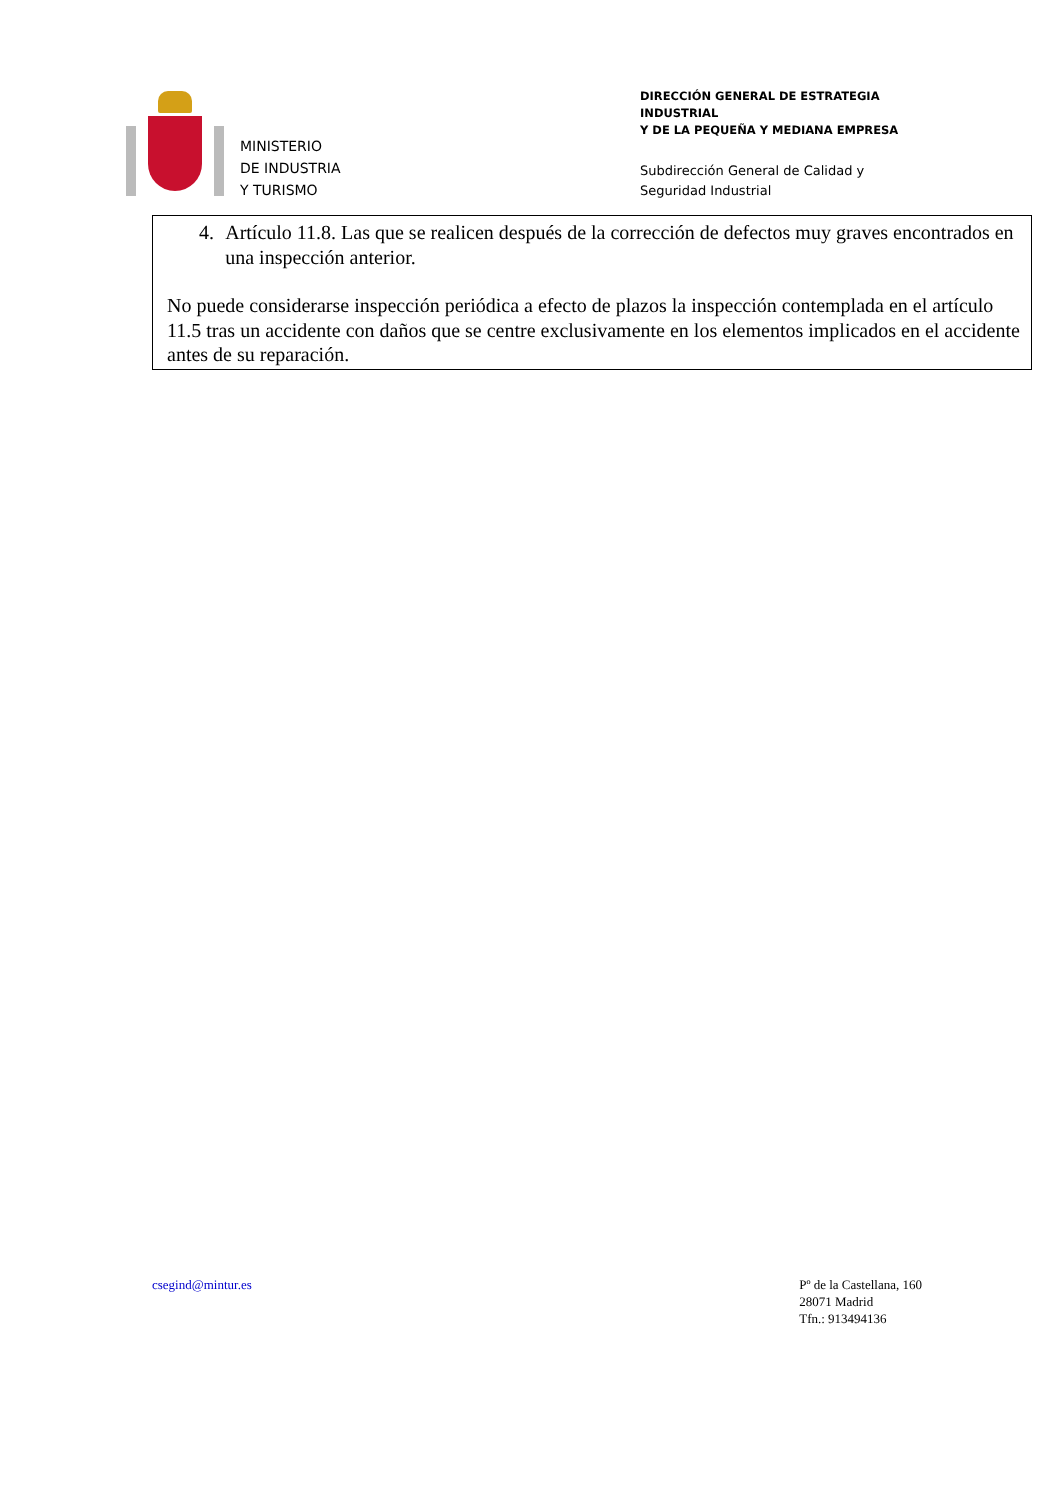MINISTERIO
DE INDUSTRIA
Y TURISMO
DIRECCIÓN GENERAL DE ESTRATEGIA INDUSTRIAL
Y DE LA PEQUEÑA Y MEDIANA EMPRESA
Subdirección General de Calidad y
Seguridad Industrial
4. Artículo 11.8. Las que se realicen después de la corrección de defectos muy graves encontrados en una inspección anterior.
No puede considerarse inspección periódica a efecto de plazos la inspección contemplada en el artículo 11.5 tras un accidente con daños que se centre exclusivamente en los elementos implicados en el accidente antes de su reparación.
csegind@mintur.es Pº de la Castellana, 160
28071 Madrid
Tfn.: 913494136